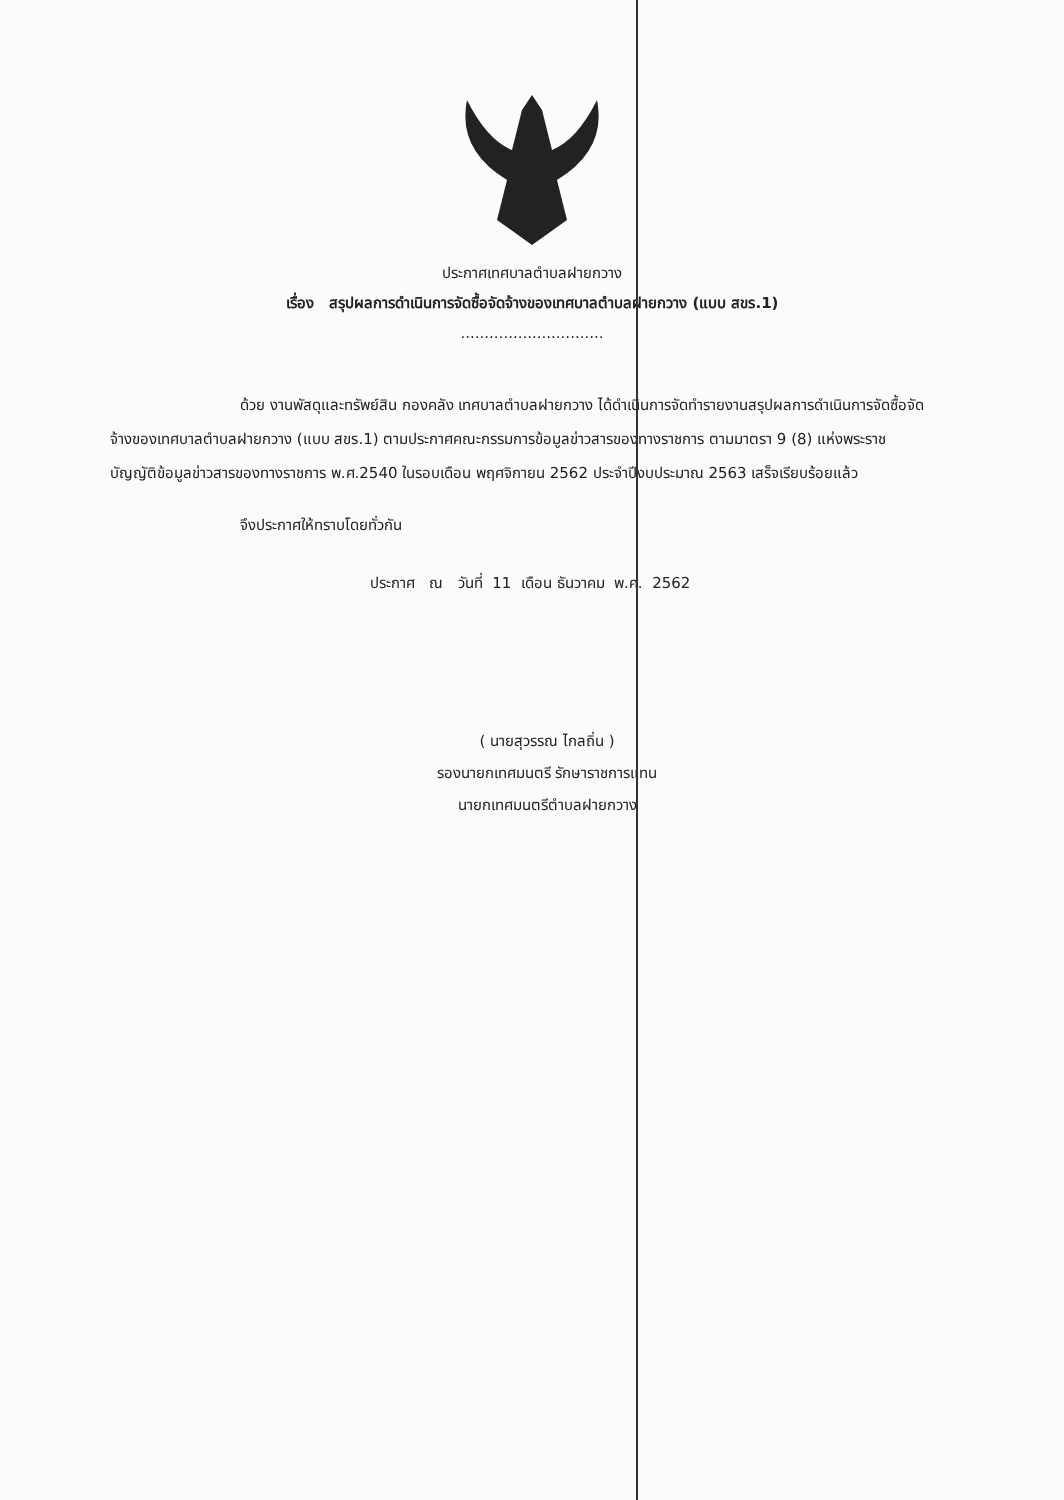ประกาศเทศบาลตำบลฝายกวาง
เรื่อง สรุปผลการดำเนินการจัดซื้อจัดจ้างของเทศบาลตำบลฝายกวาง (แบบ สขร.1)
..............................
ด้วย งานพัสดุและทรัพย์สิน กองคลัง เทศบาลตำบลฝายกวาง ได้ดำเนินการจัดทำรายงานสรุปผลการดำเนินการจัดซื้อจัดจ้างของเทศบาลตำบลฝายกวาง (แบบ สขร.1) ตามประกาศคณะกรรมการข้อมูลข่าวสารของทางราชการ ตามมาตรา 9 (8) แห่งพระราชบัญญัติข้อมูลข่าวสารของทางราชการ พ.ศ.2540 ในรอบเดือน พฤศจิกายน 2562 ประจำปีงบประมาณ 2563 เสร็จเรียบร้อยแล้ว
จึงประกาศให้ทราบโดยทั่วกัน
ประกาศ ณ วันที่ 11 เดือน ธันวาคม พ.ศ. 2562
( นายสุวรรณ ไกลถิ่น )
รองนายกเทศมนตรี รักษาราชการแทน
นายกเทศมนตรีตำบลฝายกวาง